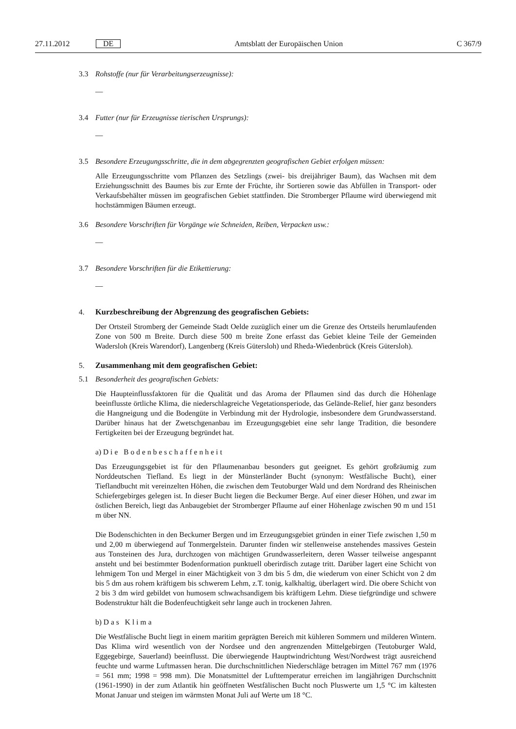27.11.2012 DE Amtsblatt der Europäischen Union C 367/9
3.3 Rohstoffe (nur für Verarbeitungserzeugnisse):
—
3.4 Futter (nur für Erzeugnisse tierischen Ursprungs):
—
3.5 Besondere Erzeugungsschritte, die in dem abgegrenzten geografischen Gebiet erfolgen müssen:
Alle Erzeugungsschritte vom Pflanzen des Setzlings (zwei- bis dreijähriger Baum), das Wachsen mit dem Erziehungsschnitt des Baumes bis zur Ernte der Früchte, ihr Sortieren sowie das Abfüllen in Transport- oder Verkaufsbehälter müssen im geografischen Gebiet stattfinden. Die Stromberger Pflaume wird überwiegend mit hochstämmigen Bäumen erzeugt.
3.6 Besondere Vorschriften für Vorgänge wie Schneiden, Reiben, Verpacken usw.:
—
3.7 Besondere Vorschriften für die Etikettierung:
—
4. Kurzbeschreibung der Abgrenzung des geografischen Gebiets:
Der Ortsteil Stromberg der Gemeinde Stadt Oelde zuzüglich einer um die Grenze des Ortsteils herumlaufenden Zone von 500 m Breite. Durch diese 500 m breite Zone erfasst das Gebiet kleine Teile der Gemeinden Wadersloh (Kreis Warendorf), Langenberg (Kreis Gütersloh) und Rheda-Wiedenbrück (Kreis Gütersloh).
5. Zusammenhang mit dem geografischen Gebiet:
5.1 Besonderheit des geografischen Gebiets:
Die Haupteinflussfaktoren für die Qualität und das Aroma der Pflaumen sind das durch die Höhenlage beeinflusste örtliche Klima, die niederschlagreiche Vegetationsperiode, das Gelände-Relief, hier ganz besonders die Hangneigung und die Bodengüte in Verbindung mit der Hydrologie, insbesondere dem Grundwasserstand. Darüber hinaus hat der Zwetschgenanbau im Erzeugungsgebiet eine sehr lange Tradition, die besondere Fertigkeiten bei der Erzeugung begründet hat.
a) Die Bodenbeschaffenheit
Das Erzeugungsgebiet ist für den Pflaumenanbau besonders gut geeignet. Es gehört großräumig zum Norddeutschen Tiefland. Es liegt in der Münsterländer Bucht (synonym: Westfälische Bucht), einer Tieflandbucht mit vereinzelten Höhen, die zwischen dem Teutoburger Wald und dem Nordrand des Rheinischen Schiefergebirges gelegen ist. In dieser Bucht liegen die Beckumer Berge. Auf einer dieser Höhen, und zwar im östlichen Bereich, liegt das Anbaugebiet der Stromberger Pflaume auf einer Höhenlage zwischen 90 m und 151 m über NN.
Die Bodenschichten in den Beckumer Bergen und im Erzeugungsgebiet gründen in einer Tiefe zwischen 1,50 m und 2,00 m überwiegend auf Tonmergelstein. Darunter finden wir stellenweise anstehendes massives Gestein aus Tonsteinen des Jura, durchzogen von mächtigen Grundwasserleitern, deren Wasser teilweise angespannt ansteht und bei bestimmter Bodenformation punktuell oberirdisch zutage tritt. Darüber lagert eine Schicht von lehmigem Ton und Mergel in einer Mächtigkeit von 3 dm bis 5 dm, die wiederum von einer Schicht von 2 dm bis 5 dm aus rohem kräftigem bis schwerem Lehm, z.T. tonig, kalkhaltig, überlagert wird. Die obere Schicht von 2 bis 3 dm wird gebildet von humosem schwachsandigem bis kräftigem Lehm. Diese tiefgründige und schwere Bodenstruktur hält die Bodenfeuchtigkeit sehr lange auch in trockenen Jahren.
b) Das Klima
Die Westfälische Bucht liegt in einem maritim geprägten Bereich mit kühleren Sommern und milderen Wintern. Das Klima wird wesentlich von der Nordsee und den angrenzenden Mittelgebirgen (Teutoburger Wald, Eggegebirge, Sauerland) beeinflusst. Die überwiegende Hauptwindrichtung West/Nordwest trägt ausreichend feuchte und warme Luftmassen heran. Die durchschnittlichen Niederschläge betragen im Mittel 767 mm (1976 = 561 mm; 1998 = 998 mm). Die Monatsmittel der Lufttemperatur erreichen im langjährigen Durchschnitt (1961-1990) in der zum Atlantik hin geöffneten Westfälischen Bucht noch Pluswerte um 1,5 °C im kältesten Monat Januar und steigen im wärmsten Monat Juli auf Werte um 18 °C.